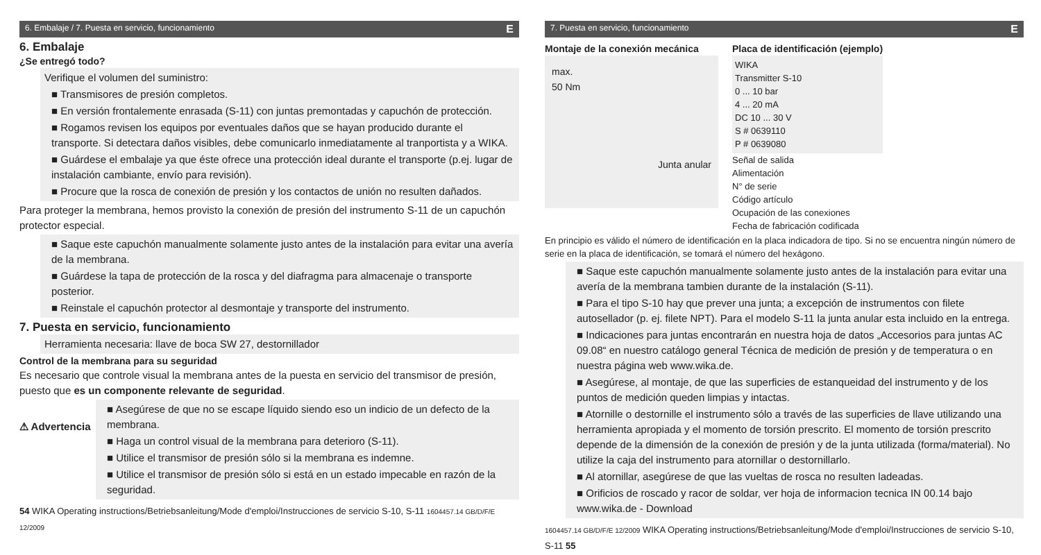6. Embalaje / 7. Puesta en servicio, funcionamiento E
6. Embalaje
¿Se entregó todo?
Verifique el volumen del suministro:
■ Transmisores de presión completos.
■ En versión frontalemente enrasada (S-11) con juntas premontadas y capuchón de protección.
■ Rogamos revisen los equipos por eventuales daños que se hayan producido durante el transporte. Si detectara daños visibles, debe comunicarlo inmediatamente al tranportista y a WIKA.
■ Guárdese el embalaje ya que éste ofrece una protección ideal durante el transporte (p.ej. lugar de instalación cambiante, envío para revisión).
■ Procure que la rosca de conexión de presión y los contactos de unión no resulten dañados.
Para proteger la membrana, hemos provisto la conexión de presión del instrumento S-11 de un capuchón protector especial.
■ Saque este capuchón manualmente solamente justo antes de la instalación para evitar una avería de la membrana.
■ Guárdese la tapa de protección de la rosca y del diafragma para almacenaje o transporte posterior.
■ Reinstale el capuchón protector al desmontaje y transporte del instrumento.
7. Puesta en servicio, funcionamiento
Herramienta necesaria: llave de boca SW 27, destornillador
Control de la membrana para su seguridad
Es necesario que controle visual la membrana antes de la puesta en servicio del transmisor de presión, puesto que es un componente relevante de seguridad.
⚠ Advertencia
■ Asegúrese de que no se escape líquido siendo eso un indicio de un defecto de la membrana.
■ Haga un control visual de la membrana para deterioro (S-11).
■ Utilice el transmisor de presión sólo si la membrana es indemne.
■ Utilice el transmisor de presión sólo si está en un estado impecable en razón de la seguridad.
54 WIKA Operating instructions/Betriebsanleitung/Mode d'emploi/Instrucciones de servicio S-10, S-11 1604457.14 GB/D/F/E 12/2009
7. Puesta en servicio, funcionamiento E
Montaje de la conexión mecánica
max.
50 Nm
Junta anular
Placa de identificación (ejemplo)
WIKA
Transmitter S-10
0 ... 10 bar
4 ... 20 mA
DC 10 ... 30 V
S # 0639110
P # 0639080
Señal de salida
Alimentación
N° de serie
Código artículo
Ocupación de las conexiones
Fecha de fabricación codificada
En principio es válido el número de identificación en la placa indicadora de tipo. Si no se encuentra ningún número de serie en la placa de identificación, se tomará el número del hexágono.
■ Saque este capuchón manualmente solamente justo antes de la instalación para evitar una avería de la membrana tambien durante de la instalación (S-11).
■ Para el tipo S-10 hay que prever una junta; a excepción de instrumentos con filete autosellador (p. ej. filete NPT). Para el modelo S-11 la junta anular esta incluido en la entrega.
■ Indicaciones para juntas encontrarán en nuestra hoja de datos „Accesorios para juntas AC 09.08“ en nuestro catálogo general Técnica de medición de presión y de temperatura o en nuestra página web www.wika.de.
■ Asegúrese, al montaje, de que las superficies de estanqueidad del instrumento y de los puntos de medición queden limpias y intactas.
■ Atornille o destornille el instrumento sólo a través de las superficies de llave utilizando una herramienta apropiada y el momento de torsión prescrito. El momento de torsión prescrito depende de la dimensión de la conexión de presión y de la junta utilizada (forma/material). No utilize la caja del instrumento para atornillar o destornillarlo.
■ Al atornillar, asegúrese de que las vueltas de rosca no resulten ladeadas.
■ Orificios de roscado y racor de soldar, ver hoja de informacion tecnica IN 00.14 bajo www.wika.de - Download
1604457.14 GB/D/F/E 12/2009 WIKA Operating instructions/Betriebsanleitung/Mode d'emploi/Instrucciones de servicio S-10, S-11 55